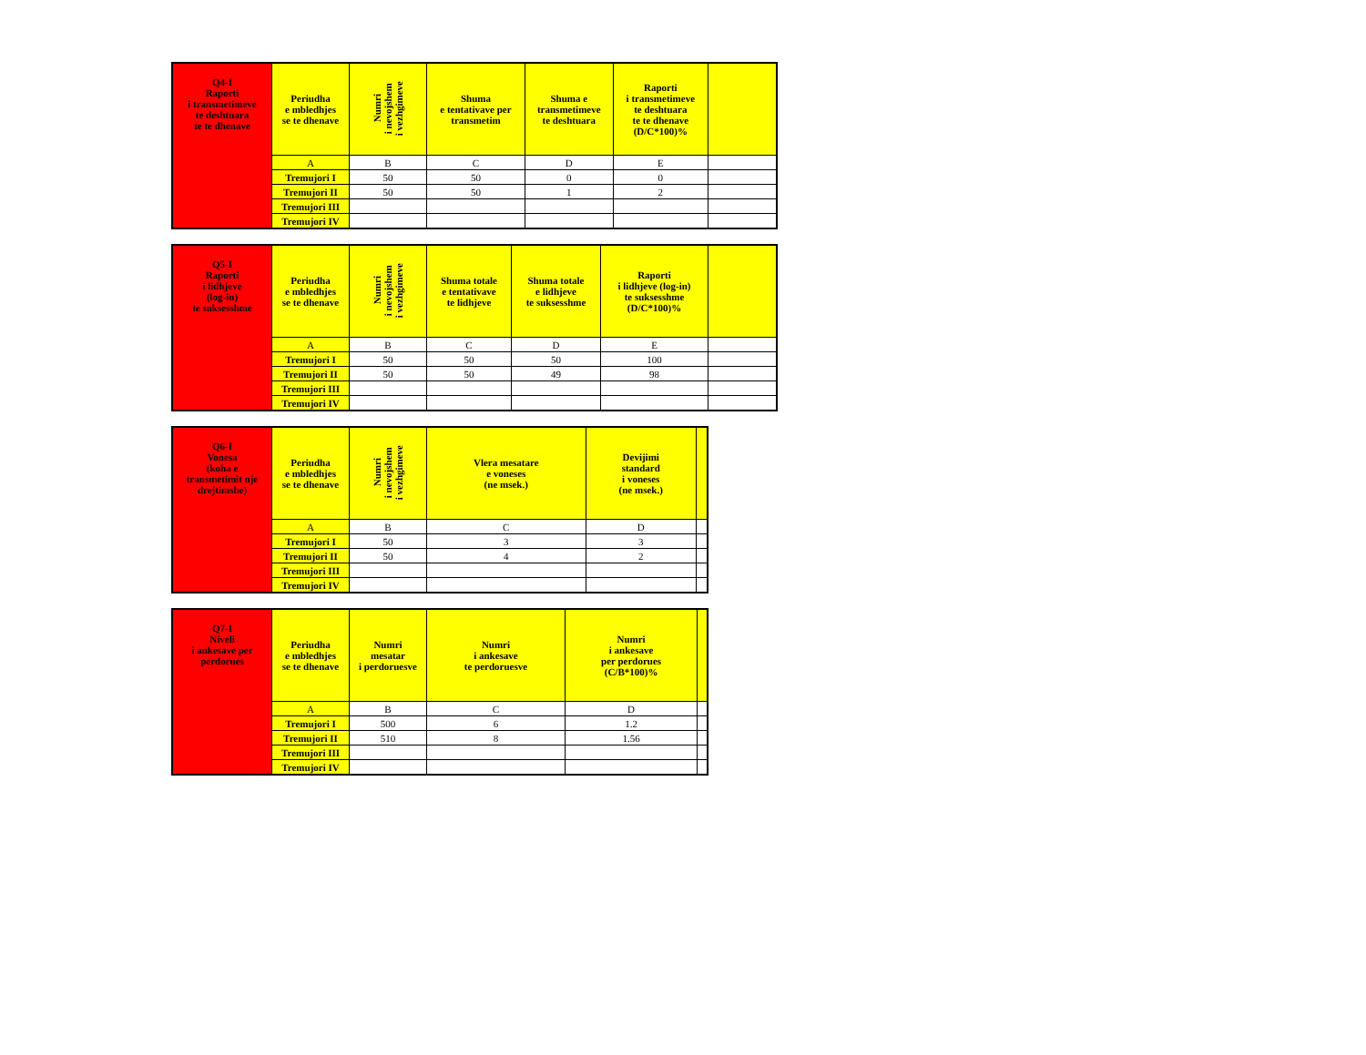| Q4-I Raporti i transmetimeve te deshtuara te te dhenave | Periudha e mbledhjes se te dhenave | Numri i nevojshem i vezhgimeve | Shuma e tentativave per transmetim | Shuma e transmetimeve te deshtuara | Raporti i transmetimeve te deshtuara te te dhenave (D/C*100)% | |
| | A | B | C | D | E | |
| | Tremujori I | 50 | 50 | 0 | 0 | |
| | Tremujori II | 50 | 50 | 1 | 2 | |
| | Tremujori III | | | | | |
| | Tremujori IV | | | | | |
| Q5-I Raporti i lidhjeve (log-in) te suksesshme | Periudha e mbledhjes se te dhenave | Numri i nevojshem i vezhgimeve | Shuma totale e tentativave te lidhjeve | Shuma totale e lidhjeve te suksesshme | Raporti i lidhjeve (log-in) te suksesshme (D/C*100)% | |
| | A | B | C | D | E | |
| | Tremujori I | 50 | 50 | 50 | 100 | |
| | Tremujori II | 50 | 50 | 49 | 98 | |
| | Tremujori III | | | | | |
| | Tremujori IV | | | | | |
| Q6-I Vonesa (koha e transmetimit nje drejtimshe) | Periudha e mbledhjes se te dhenave | Numri i nevojshem i vezhgimeve | Vlera mesatare e voneses (ne msek.) | Devijimi standard i voneses (ne msek.) | |
| | A | B | C | D | |
| | Tremujori I | 50 | 3 | 3 | |
| | Tremujori II | 50 | 4 | 2 | |
| | Tremujori III | | | | |
| | Tremujori IV | | | | |
| Q7-I Niveli i ankesave per perdorues | Periudha e mbledhjes se te dhenave | Numri mesatar i perdoruesve | Numri i ankesave te perdoruesve | Numri i ankesave per perdorues (C/B*100)% | |
| | A | B | C | D | |
| | Tremujori I | 500 | 6 | 1.2 | |
| | Tremujori II | 510 | 8 | 1.56 | |
| | Tremujori III | | | | |
| | Tremujori IV | | | | |